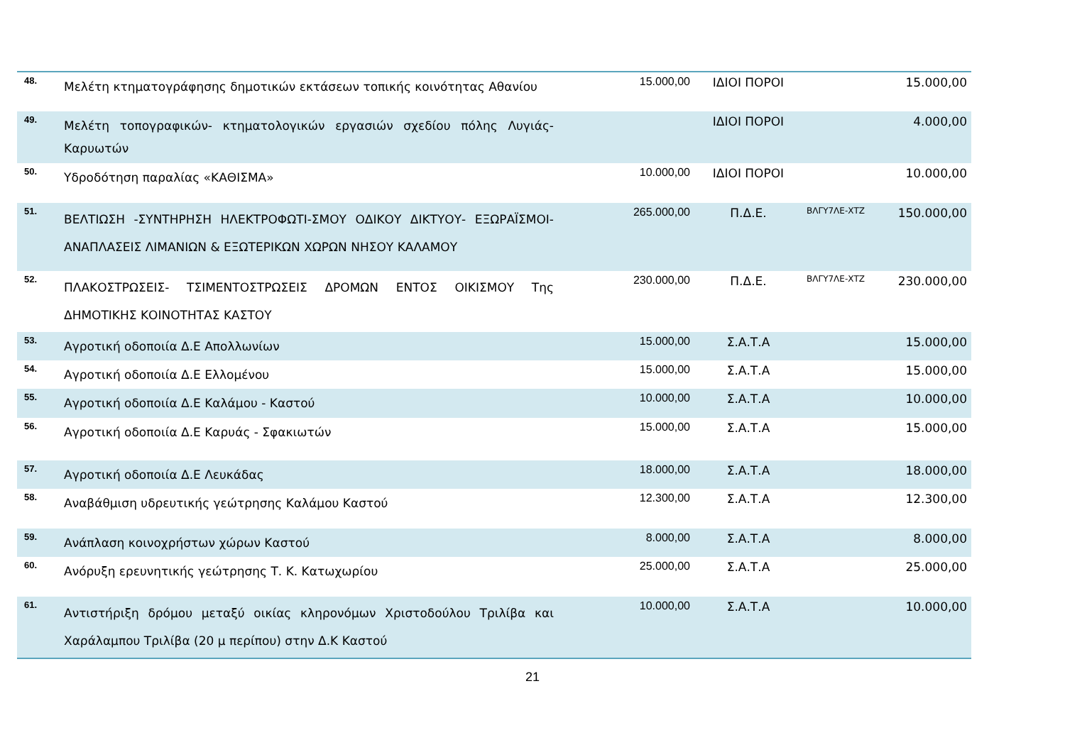| 48. | Μελέτη κτηματογράφησης δημοτικών εκτάσεων τοπικής κοινότητας Αθανίου | 15.000,00 | ΙΔΙΟΙ ΠΟΡΟΙ | | 15.000,00 |
| 49. | Μελέτη τοπογραφικών- κτηματολογικών εργασιών σχεδίου πόλης Λυγιάς-Καρυωτών | | ΙΔΙΟΙ ΠΟΡΟΙ | | 4.000,00 |
| 50. | Υδροδότηση παραλίας «ΚΑΘΙΣΜΑ» | 10.000,00 | ΙΔΙΟΙ ΠΟΡΟΙ | | 10.000,00 |
| 51. | ΒΕΛΤΙΩΣΗ -ΣΥΝΤΗΡΗΣΗ ΗΛΕΚΤΡΟΦΩΤΙ-ΣΜΟΥ ΟΔΙΚΟΥ ΔΙΚΤΥΟΥ- ΕΞΩΡΑΪΣΜΟΙ-ΑΝΑΠΛΑΣΕΙΣ ΛΙΜΑΝΙΩΝ & ΕΞΩΤΕΡΙΚΩΝ ΧΩΡΩΝ ΝΗΣΟΥ ΚΑΛΑΜΟΥ | 265.000,00 | Π.Δ.Ε. | ΒΛΓΥ7ΛΕ-ΧΤΖ | 150.000,00 |
| 52. | ΠΛΑΚΟΣΤΡΩΣΕΙΣ- ΤΣΙΜΕΝΤΟΣΤΡΩΣΕΙΣ ΔΡΟΜΩΝ ΕΝΤΟΣ ΟΙΚΙΣΜΟΥ Της ΔΗΜΟΤΙΚΗΣ ΚΟΙΝΟΤΗΤΑΣ ΚΑΣΤΟΥ | 230.000,00 | Π.Δ.Ε. | ΒΛΓΥ7ΛΕ-ΧΤΖ | 230.000,00 |
| 53. | Αγροτική οδοποιία Δ.Ε Απολλωνίων | 15.000,00 | Σ.Α.Τ.Α | | 15.000,00 |
| 54. | Αγροτική οδοποιία Δ.Ε Ελλομένου | 15.000,00 | Σ.Α.Τ.Α | | 15.000,00 |
| 55. | Αγροτική οδοποιία Δ.Ε Καλάμου - Καστού | 10.000,00 | Σ.Α.Τ.Α | | 10.000,00 |
| 56. | Αγροτική οδοποιία Δ.Ε Καρυάς - Σφακιωτών | 15.000,00 | Σ.Α.Τ.Α | | 15.000,00 |
| 57. | Αγροτική οδοποιία Δ.Ε Λευκάδας | 18.000,00 | Σ.Α.Τ.Α | | 18.000,00 |
| 58. | Αναβάθμιση υδρευτικής γεώτρησης Καλάμου Καστού | 12.300,00 | Σ.Α.Τ.Α | | 12.300,00 |
| 59. | Ανάπλαση κοινοχρήστων χώρων Καστού | 8.000,00 | Σ.Α.Τ.Α | | 8.000,00 |
| 60. | Ανόρυξη ερευνητικής γεώτρησης Τ. Κ. Κατωχωρίου | 25.000,00 | Σ.Α.Τ.Α | | 25.000,00 |
| 61. | Αντιστήριξη δρόμου μεταξύ οικίας κληρονόμων Χριστοδούλου Τριλίβα και Χαράλαμπου Τριλίβα (20 μ περίπου) στην Δ.Κ Καστού | 10.000,00 | Σ.Α.Τ.Α | | 10.000,00 |
21